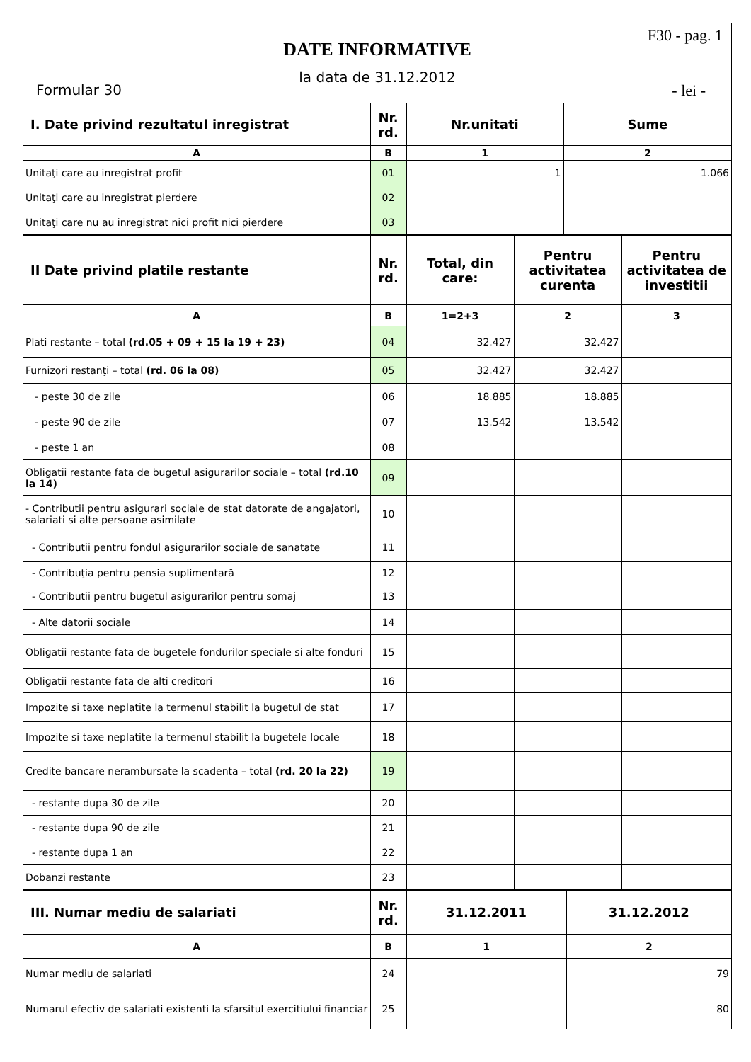F30 - pag. 1
DATE INFORMATIVE
la data de 31.12.2012
Formular 30 - lei -
| I. Date privind rezultatul inregistrat | Nr. rd. | Nr.unitati | Sume |
| --- | --- | --- | --- |
| A | B | 1 | 2 |
| Unitaţi care au inregistrat profit | 01 | 1 | 1.066 |
| Unitaţi care au inregistrat pierdere | 02 | | |
| Unitaţi care nu au inregistrat nici profit nici pierdere | 03 | | |
| II Date privind platile restante | Nr. rd. | Total, din care: | Pentru activitatea curenta | Pentru activitatea de investitii |
| --- | --- | --- | --- | --- |
| A | B | 1=2+3 | 2 | 3 |
| Plati restante – total (rd.05 + 09 + 15 la 19 + 23) | 04 | 32.427 | 32.427 | |
| Furnizori restanţi – total (rd. 06 la 08) | 05 | 32.427 | 32.427 | |
| - peste 30 de zile | 06 | 18.885 | 18.885 | |
| - peste 90 de zile | 07 | 13.542 | 13.542 | |
| - peste 1 an | 08 | | | |
| Obligatii restante fata de bugetul asigurarilor sociale – total (rd.10 la 14) | 09 | | | |
| - Contributii pentru asigurari sociale de stat datorate de angajatori, salariati si alte persoane asimilate | 10 | | | |
| - Contributii pentru fondul asigurarilor sociale de sanatate | 11 | | | |
| - Contribuţia pentru pensia suplimentară | 12 | | | |
| - Contributii pentru bugetul asigurarilor pentru somaj | 13 | | | |
| - Alte datorii sociale | 14 | | | |
| Obligatii restante fata de bugetele fondurilor speciale si alte fonduri | 15 | | | |
| Obligatii restante fata de alti creditori | 16 | | | |
| Impozite si taxe neplatite la termenul stabilit la bugetul de stat | 17 | | | |
| Impozite si taxe neplatite la termenul stabilit la bugetele locale | 18 | | | |
| Credite bancare nerambursate la scadenta – total (rd. 20 la 22) | 19 | | | |
| - restante dupa 30 de zile | 20 | | | |
| - restante dupa 90 de zile | 21 | | | |
| - restante dupa 1 an | 22 | | | |
| Dobanzi restante | 23 | | | |
| III. Numar mediu de salariati | Nr. rd. | 31.12.2011 | 31.12.2012 |
| --- | --- | --- | --- |
| A | B | 1 | 2 |
| Numar mediu de salariati | 24 | | 79 |
| Numarul efectiv de salariati existenti la sfarsitul exercitiului financiar | 25 | | 80 |